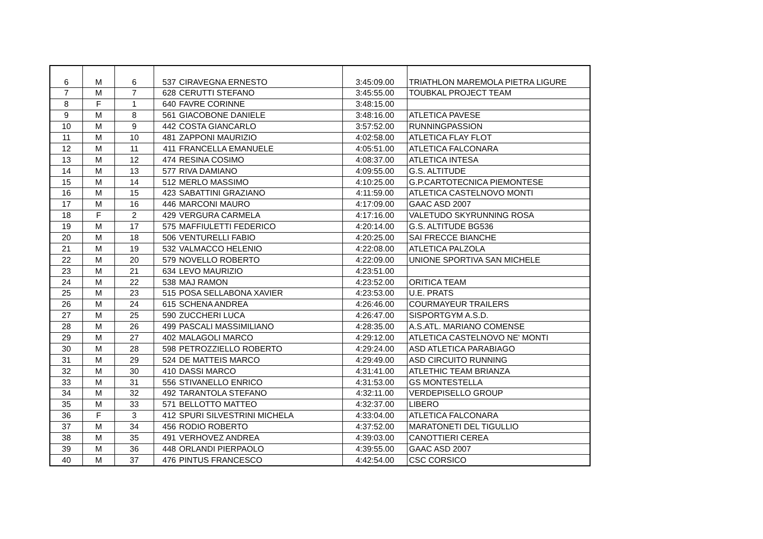| 6 | M | 6 | 537 | CIRAVEGNA ERNESTO | 3:45:09.00 | TRIATHLON MAREMOLA PIETRA LIGURE |
| 7 | M | 7 | 628 | CERUTTI STEFANO | 3:45:55.00 | TOUBKAL PROJECT TEAM |
| 8 | F | 1 | 640 | FAVRE CORINNE | 3:48:15.00 | |
| 9 | M | 8 | 561 | GIACOBONE DANIELE | 3:48:16.00 | ATLETICA PAVESE |
| 10 | M | 9 | 442 | COSTA GIANCARLO | 3:57:52.00 | RUNNINGPASSION |
| 11 | M | 10 | 481 | ZAPPONI MAURIZIO | 4:02:58.00 | ATLETICA FLAY FLOT |
| 12 | M | 11 | 411 | FRANCELLA EMANUELE | 4:05:51.00 | ATLETICA FALCONARA |
| 13 | M | 12 | 474 | RESINA COSIMO | 4:08:37.00 | ATLETICA INTESA |
| 14 | M | 13 | 577 | RIVA DAMIANO | 4:09:55.00 | G.S. ALTITUDE |
| 15 | M | 14 | 512 | MERLO MASSIMO | 4:10:25.00 | G.P.CARTOTECNICA PIEMONTESE |
| 16 | M | 15 | 423 | SABATTINI GRAZIANO | 4:11:59.00 | ATLETICA CASTELNOVO MONTI |
| 17 | M | 16 | 446 | MARCONI MAURO | 4:17:09.00 | GAAC ASD 2007 |
| 18 | F | 2 | 429 | VERGURA CARMELA | 4:17:16.00 | VALETUDO SKYRUNNING ROSA |
| 19 | M | 17 | 575 | MAFFIULETTI FEDERICO | 4:20:14.00 | G.S. ALTITUDE BG536 |
| 20 | M | 18 | 506 | VENTURELLI FABIO | 4:20:25.00 | SAI FRECCE BIANCHE |
| 21 | M | 19 | 532 | VALMACCO HELENIO | 4:22:08.00 | ATLETICA PALZOLA |
| 22 | M | 20 | 579 | NOVELLO ROBERTO | 4:22:09.00 | UNIONE SPORTIVA SAN MICHELE |
| 23 | M | 21 | 634 | LEVO MAURIZIO | 4:23:51.00 | |
| 24 | M | 22 | 538 | MAJ RAMON | 4:23:52.00 | ORITICA TEAM |
| 25 | M | 23 | 515 | POSA SELLABONA XAVIER | 4:23:53.00 | U.E. PRATS |
| 26 | M | 24 | 615 | SCHENA ANDREA | 4:26:46.00 | COURMAYEUR TRAILERS |
| 27 | M | 25 | 590 | ZUCCHERI LUCA | 4:26:47.00 | SISPORTGYM A.S.D. |
| 28 | M | 26 | 499 | PASCALI MASSIMILIANO | 4:28:35.00 | A.S.ATL. MARIANO COMENSE |
| 29 | M | 27 | 402 | MALAGOLI MARCO | 4:29:12.00 | ATLETICA CASTELNOVO NE' MONTI |
| 30 | M | 28 | 598 | PETROZZIELLO ROBERTO | 4:29:24.00 | ASD ATLETICA PARABIAGO |
| 31 | M | 29 | 524 | DE MATTEIS MARCO | 4:29:49.00 | ASD CIRCUITO RUNNING |
| 32 | M | 30 | 410 | DASSI MARCO | 4:31:41.00 | ATLETHIC TEAM BRIANZA |
| 33 | M | 31 | 556 | STIVANELLO ENRICO | 4:31:53.00 | GS MONTESTELLA |
| 34 | M | 32 | 492 | TARANTOLA STEFANO | 4:32:11.00 | VERDEPISELLO GROUP |
| 35 | M | 33 | 571 | BELLOTTO MATTEO | 4:32:37.00 | LIBERO |
| 36 | F | 3 | 412 | SPURI SILVESTRINI MICHELA | 4:33:04.00 | ATLETICA FALCONARA |
| 37 | M | 34 | 456 | RODIO ROBERTO | 4:37:52.00 | MARATONETI DEL TIGULLIO |
| 38 | M | 35 | 491 | VERHOVEZ ANDREA | 4:39:03.00 | CANOTTIERI CEREA |
| 39 | M | 36 | 448 | ORLANDI PIERPAOLO | 4:39:55.00 | GAAC ASD 2007 |
| 40 | M | 37 | 476 | PINTUS FRANCESCO | 4:42:54.00 | CSC CORSICO |